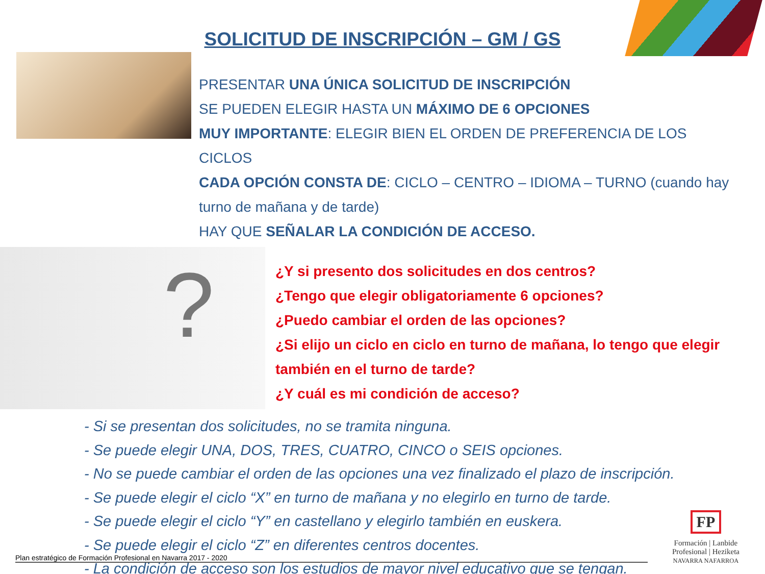SOLICITUD DE INSCRIPCIÓN – GM / GS
PRESENTAR UNA ÚNICA SOLICITUD DE INSCRIPCIÓN
SE PUEDEN ELEGIR HASTA UN MÁXIMO DE 6 OPCIONES
MUY IMPORTANTE: ELEGIR BIEN EL ORDEN DE PREFERENCIA DE LOS CICLOS
CADA OPCIÓN CONSTA DE: CICLO – CENTRO – IDIOMA – TURNO (cuando hay turno de mañana y de tarde)
HAY QUE SEÑALAR LA CONDICIÓN DE ACCESO.
?
¿Y si presento dos solicitudes en dos centros?
¿Tengo que elegir obligatoriamente 6 opciones?
¿Puedo cambiar el orden de las opciones?
¿Si elijo un ciclo en ciclo en turno de mañana, lo tengo que elegir también en el turno de tarde?
¿Y cuál es mi condición de acceso?
- Si se presentan dos solicitudes, no se tramita ninguna.
- Se puede elegir UNA, DOS, TRES, CUATRO, CINCO o SEIS opciones.
- No se puede cambiar el orden de las opciones una vez finalizado el plazo de inscripción.
- Se puede elegir el ciclo “X” en turno de mañana y no elegirlo en turno de tarde.
- Se puede elegir el ciclo “Y” en castellano y elegirlo también en euskera.
- Se puede elegir el ciclo “Z” en diferentes centros docentes.
- La condición de acceso son los estudios de mayor nivel educativo que se tengan.
Plan estratégico de Formación Profesional en Navarra 2017 - 2020
FP
Formación | Lanbide
Profesional | Heziketa
NAVARRA NAFARROA